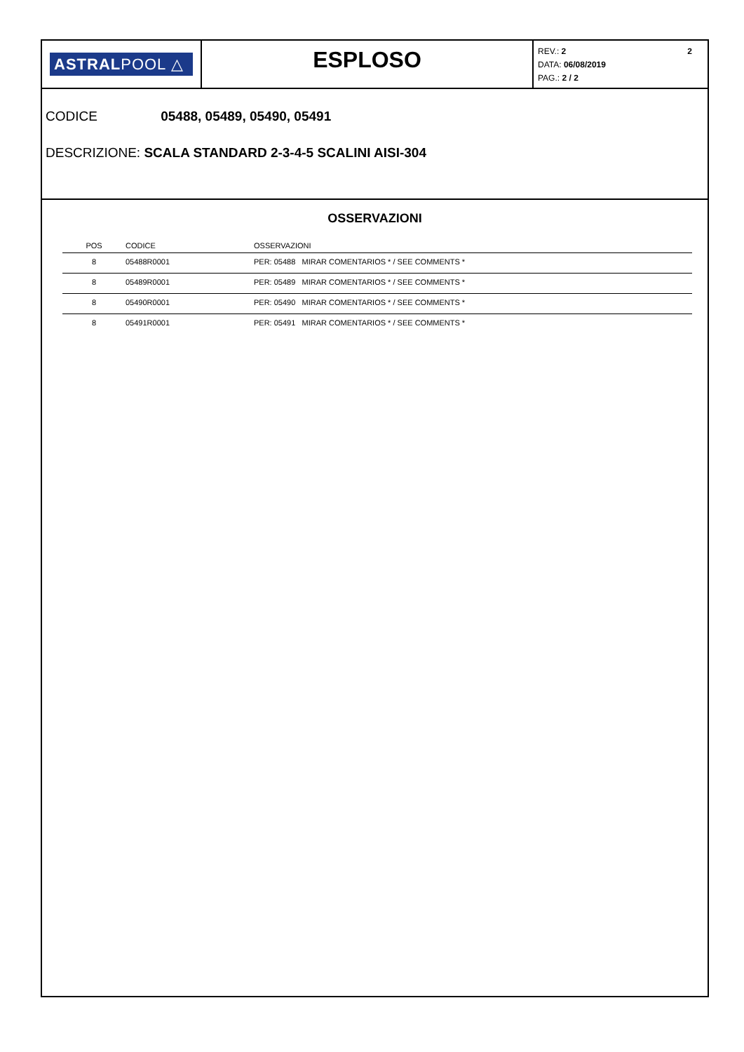ASTRALPOOL △
ESPLOSO
2 REV.: 2
DATA: 06/08/2019
PAG.: 2 / 2
CODICE 05488, 05489, 05490, 05491
DESCRIZIONE: SCALA STANDARD 2-3-4-5 SCALINI AISI-304
OSSERVAZIONI
| POS | CODICE | OSSERVAZIONI |
| --- | --- | --- |
| 8 | 05488R0001 | PER: 05488 MIRAR COMENTARIOS * / SEE COMMENTS * |
| 8 | 05489R0001 | PER: 05489 MIRAR COMENTARIOS * / SEE COMMENTS * |
| 8 | 05490R0001 | PER: 05490 MIRAR COMENTARIOS * / SEE COMMENTS * |
| 8 | 05491R0001 | PER: 05491 MIRAR COMENTARIOS * / SEE COMMENTS * |